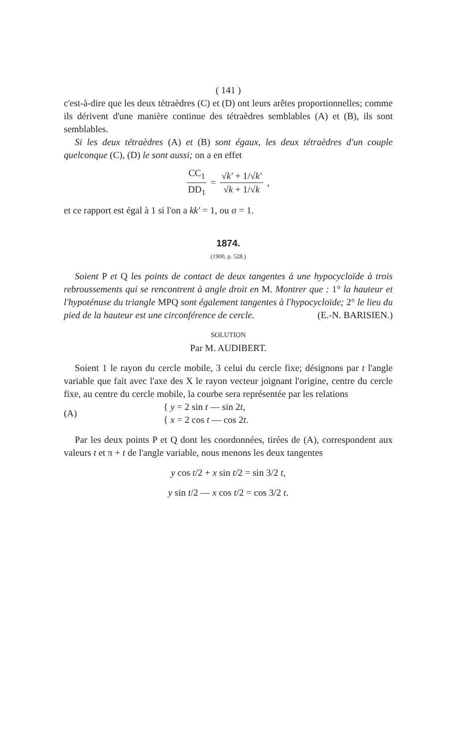( 141 )
c'est-à-dire que les deux tétraèdres (C) et (D) ont leurs arêtes proportionnelles; comme ils dérivent d'une manière continue des tétraèdres semblables (A) et (B), ils sont semblables.
Si les deux tétraèdres (A) et (B) sont égaux, les deux tétraèdres d'un couple quelconque (C), (D) le sont aussi; on a en effet
CC<sub>1</sub> DD<sub>1</sub> = √k' + 1/√k' √k + 1/√k,
et ce rapport est égal à 1 si l'on a kk' = 1, ou σ = 1.
1874.
(1900, p. 528.)
Soient P et Q les points de contact de deux tangentes à une hypocycloïde à trois rebroussements qui se rencontrent à angle droit en M. Montrer que : 1° la hauteur et l'hypoténuse du triangle MPQ sont également tangentes à l'hypocycloïde; 2° le lieu du pied de la hauteur est une circonférence de cercle. (E.-N. BARISIEN.)
SOLUTION
Par M. AUDIBERT.
Soient 1 le rayon du cercle mobile, 3 celui du cercle fixe; désignons par t l'angle variable que fait avec l'axe des X le rayon vecteur joignant l'origine, centre du cercle fixe, au centre du cercle mobile, la courbe sera représentée par les relations
(A) { y = 2 sin t — sin 2t,
{ x = 2 cos t — cos 2t.
Par les deux points P et Q dont les coordonnées, tirées de (A), correspondent aux valeurs t et π + t de l'angle variable, nous menons les deux tangentes
y cos t/2 + x sin t/2 = sin 3/2 t,
y sin t/2 — x cos t/2 = cos 3/2 t.